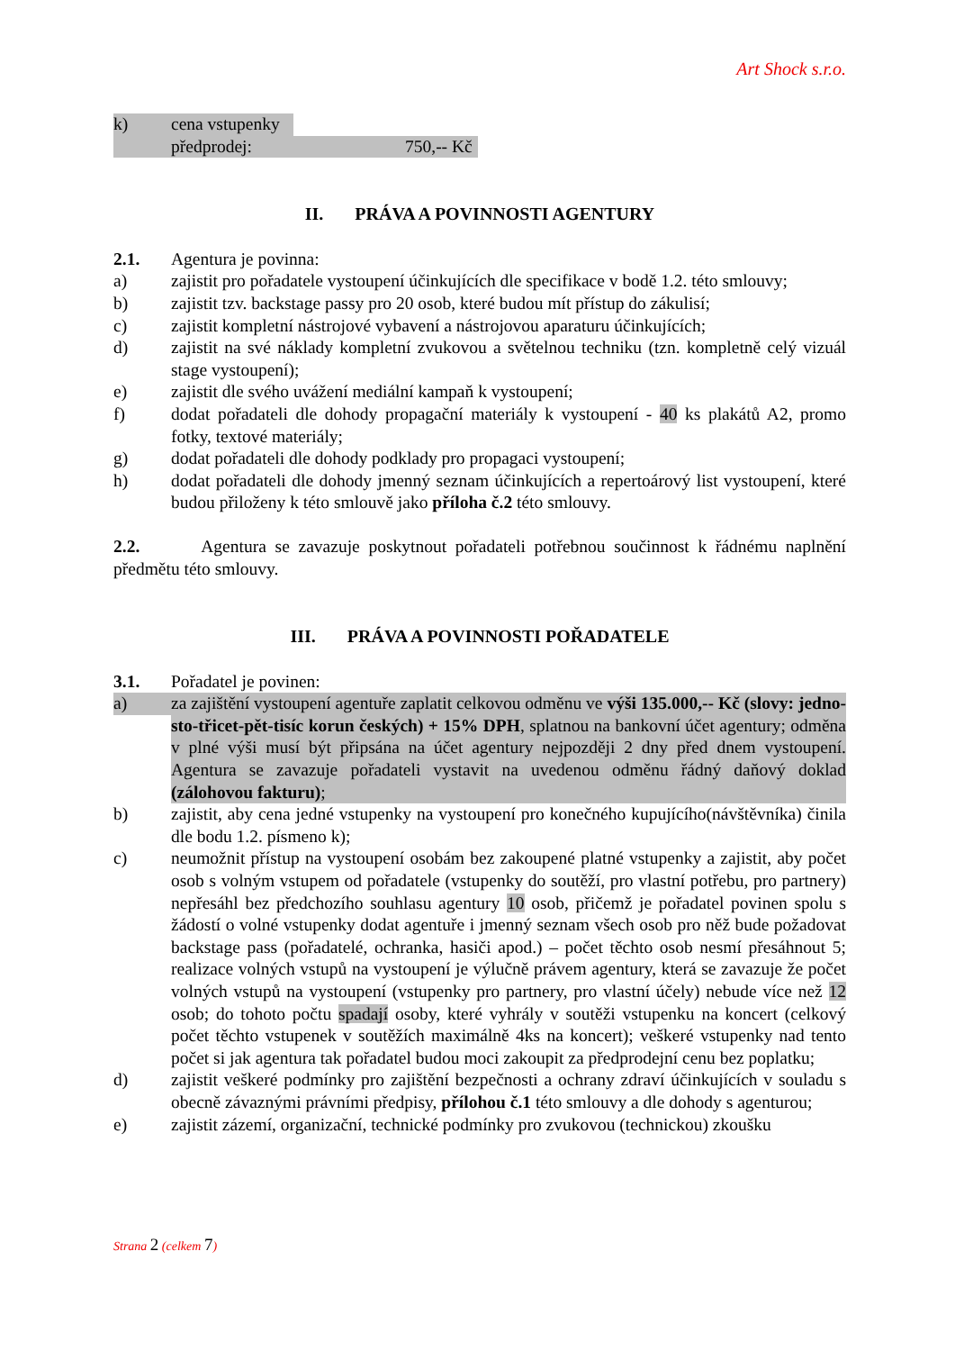Art Shock s.r.o.
k) cena vstupenky
předprodej: 750,-- Kč
II. PRÁVA A POVINNOSTI AGENTURY
2.1. Agentura je povinna:
a) zajistit pro pořadatele vystoupení účinkujících dle specifikace v bodě 1.2. této smlouvy;
b) zajistit tzv. backstage passy pro 20 osob, které budou mít přístup do zákulisí;
c) zajistit kompletní nástrojové vybavení a nástrojovou aparaturu účinkujících;
d) zajistit na své náklady kompletní zvukovou a světelnou techniku (tzn. kompletně celý vizuál stage vystoupení);
e) zajistit dle svého uvážení mediální kampaň k vystoupení;
f) dodat pořadateli dle dohody propagační materiály k vystoupení - 40 ks plakátů A2, promo fotky, textové materiály;
g) dodat pořadateli dle dohody podklady pro propagaci vystoupení;
h) dodat pořadateli dle dohody jmenný seznam účinkujících a repertoárový list vystoupení, které budou přiloženy k této smlouvě jako příloha č.2 této smlouvy.
2.2. Agentura se zavazuje poskytnout pořadateli potřebnou součinnost k řádnému naplnění předmětu této smlouvy.
III. PRÁVA A POVINNOSTI POŘADATELE
3.1. Pořadatel je povinen:
a) za zajištění vystoupení agentuře zaplatit celkovou odměnu ve výši 135.000,-- Kč (slovy: jedno-sto-třicet-pět-tisíc korun českých) + 15% DPH, splatnou na bankovní účet agentury; odměna v plné výši musí být připsána na účet agentury nejpozději 2 dny před dnem vystoupení. Agentura se zavazuje pořadateli vystavit na uvedenou odměnu řádný daňový doklad (zálohovou fakturu);
b) zajistit, aby cena jedné vstupenky na vystoupení pro konečného kupujícího(návštěvníka) činila dle bodu 1.2. písmeno k);
c) neumožnit přístup na vystoupení osobám bez zakoupené platné vstupenky a zajistit, aby počet osob s volným vstupem od pořadatele (vstupenky do soutěží, pro vlastní potřebu, pro partnery) nepřesáhl bez předchozího souhlasu agentury 10 osob, přičemž je pořadatel povinen spolu s žádostí o volné vstupenky dodat agentuře i jmenný seznam všech osob pro něž bude požadovat backstage pass (pořadatelé, ochranka, hasiči apod.) – počet těchto osob nesmí přesáhnout 5; realizace volných vstupů na vystoupení je výlučně právem agentury, která se zavazuje že počet volných vstupů na vystoupení (vstupenky pro partnery, pro vlastní účely) nebude více než 12 osob; do tohoto počtu spadají osoby, které vyhrály v soutěži vstupenku na koncert (celkový počet těchto vstupenek v soutěžích maximálně 4ks na koncert); veškeré vstupenky nad tento počet si jak agentura tak pořadatel budou moci zakoupit za předprodejní cenu bez poplatku;
d) zajistit veškeré podmínky pro zajištění bezpečnosti a ochrany zdraví účinkujících v souladu s obecně závaznými právními předpisy, přílohou č.1 této smlouvy a dle dohody s agenturou;
e) zajistit zázemí, organizační, technické podmínky pro zvukovou (technickou) zkoušku
Strana 2 (celkem 7)